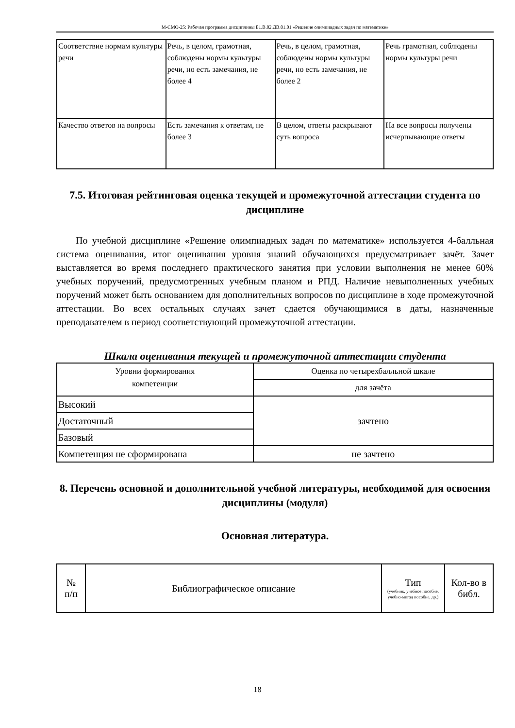М-СМО-25: Рабочая программа дисциплины Б1.В.02.ДВ.01.01 «Решение олимпиадных задач по математике»
| Соответствие нормам культуры речи | Речь, в целом, грамотная, соблюдены нормы культуры речи, но есть замечания, не более 4 | Речь, в целом, грамотная, соблюдены нормы культуры речи, но есть замечания, не более 2 | Речь грамотная, соблюдены нормы культуры речи |
| Качество ответов на вопросы | Есть замечания к ответам, не более 3 | В целом, ответы раскрывают суть вопроса | На все вопросы получены исчерпывающие ответы |
7.5. Итоговая рейтинговая оценка текущей и промежуточной аттестации студента по дисциплине
По учебной дисциплине «Решение олимпиадных задач по математике» используется 4-балльная система оценивания, итог оценивания уровня знаний обучающихся предусматривает зачёт. Зачет выставляется во время последнего практического занятия при условии выполнения не менее 60% учебных поручений, предусмотренных учебным планом и РПД. Наличие невыполненных учебных поручений может быть основанием для дополнительных вопросов по дисциплине в ходе промежуточной аттестации. Во всех остальных случаях зачет сдается обучающимися в даты, назначенные преподавателем в период соответствующий промежуточной аттестации.
Шкала оценивания текущей и промежуточной аттестации студента
| Уровни формирования компетенции | Оценка по четырехбалльной шкале |
| | для зачёта |
| Высокий | зачтено |
| Достаточный | |
| Базовый | |
| Компетенция не сформирована | не зачтено |
8. Перечень основной и дополнительной учебной литературы, необходимой для освоения дисциплины (модуля)
Основная литература.
| № п/п | Библиографическое описание | Тип (учебник, учебное пособие, учебно-метод пособие, др.) | Кол-во в библ. |
18